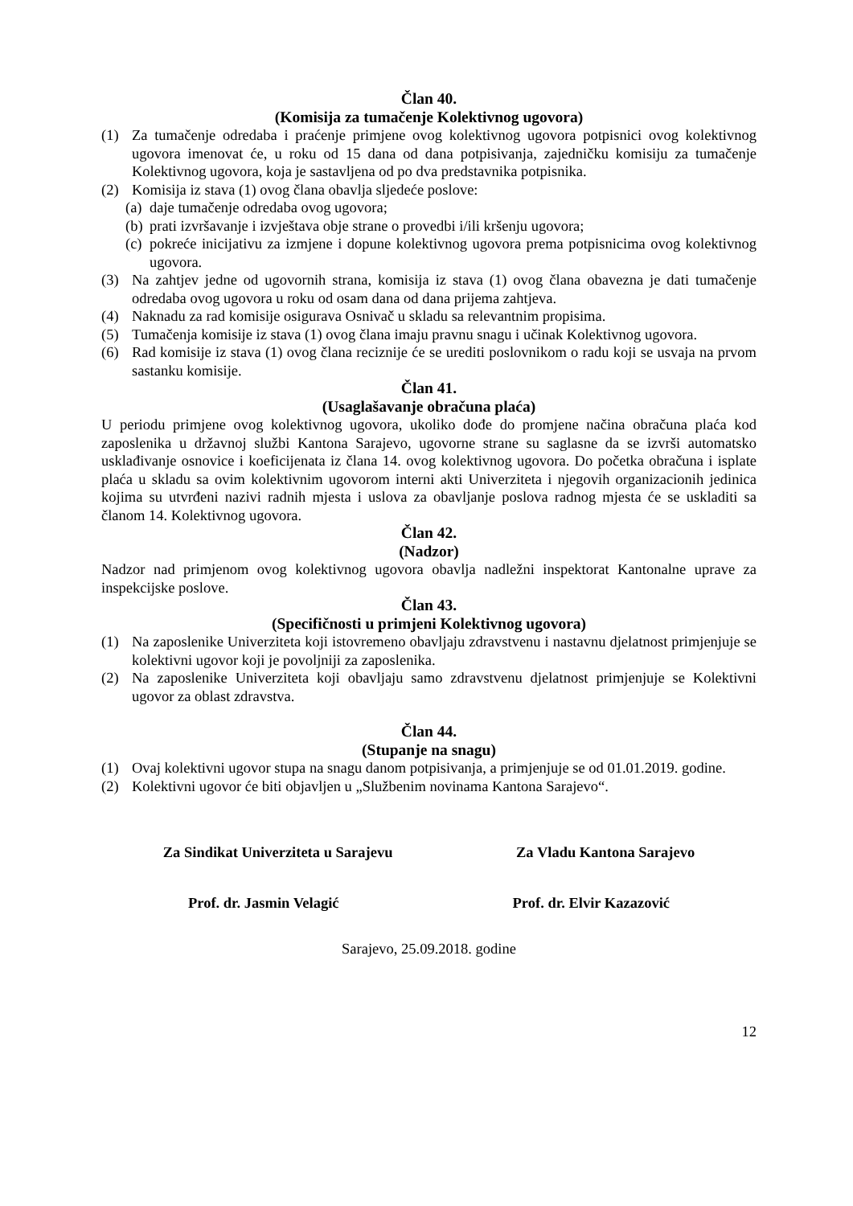Član 40.
(Komisija za tumačenje Kolektivnog ugovora)
(1) Za tumačenje odredaba i praćenje primjene ovog kolektivnog ugovora potpisnici ovog kolektivnog ugovora imenovat će, u roku od 15 dana od dana potpisivanja, zajedničku komisiju za tumačenje Kolektivnog ugovora, koja je sastavljena od po dva predstavnika potpisnika.
(2) Komisija iz stava (1) ovog člana obavlja sljedeće poslove:
(a) daje tumačenje odredaba ovog ugovora;
(b) prati izvršavanje i izvještava obje strane o provedbi i/ili kršenju ugovora;
(c) pokreće inicijativu za izmjene i dopune kolektivnog ugovora prema potpisnicima ovog kolektivnog ugovora.
(3) Na zahtjev jedne od ugovornih strana, komisija iz stava (1) ovog člana obavezna je dati tumačenje odredaba ovog ugovora u roku od osam dana od dana prijema zahtjeva.
(4) Naknadu za rad komisije osigurava Osnivač u skladu sa relevantnim propisima.
(5) Tumačenja komisije iz stava (1) ovog člana imaju pravnu snagu i učinak Kolektivnog ugovora.
(6) Rad komisije iz stava (1) ovog člana reciznije će se urediti poslovnikom o radu koji se usvaja na prvom sastanku komisije.
Član 41.
(Usaglašavanje obračuna plaća)
U periodu primjene ovog kolektivnog ugovora, ukoliko dođe do promjene načina obračuna plaća kod zaposlenika u državnoj službi Kantona Sarajevo, ugovorne strane su saglasne da se izvrši automatsko usklađivanje osnovice i koeficijenata iz člana 14. ovog kolektivnog ugovora. Do početka obračuna i isplate plaća u skladu sa ovim kolektivnim ugovorom interni akti Univerziteta i njegovih organizacionih jedinica kojima su utvrđeni nazivi radnih mjesta i uslova za obavljanje poslova radnog mjesta će se uskladiti sa članom 14. Kolektivnog ugovora.
Član 42.
(Nadzor)
Nadzor nad primjenom ovog kolektivnog ugovora obavlja nadležni inspektorat Kantonalne uprave za inspekcijske poslove.
Član 43.
(Specifičnosti u primjeni Kolektivnog ugovora)
(1) Na zaposlenike Univerziteta koji istovremeno obavljaju zdravstvenu i nastavnu djelatnost primjenjuje se kolektivni ugovor koji je povoljniji za zaposlenika.
(2) Na zaposlenike Univerziteta koji obavljaju samo zdravstvenu djelatnost primjenjuje se Kolektivni ugovor za oblast zdravstva.
Član 44.
(Stupanje na snagu)
(1) Ovaj kolektivni ugovor stupa na snagu danom potpisivanja, a primjenjuje se od 01.01.2019. godine.
(2) Kolektivni ugovor će biti objavljen u „Službenim novinama Kantona Sarajevo“.
Za Sindikat Univerziteta u Sarajevu Za Vladu Kantona Sarajevo
Prof. dr. Jasmin Velagić Prof. dr. Elvir Kazazović
Sarajevo, 25.09.2018. godine
12